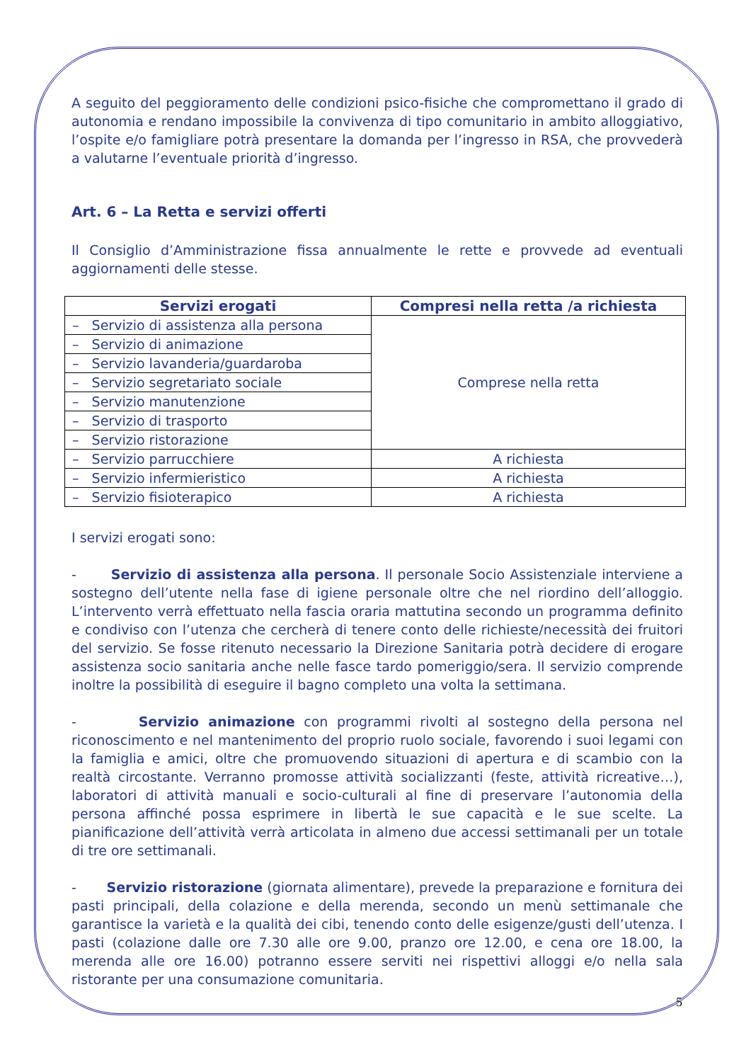A seguito del peggioramento delle condizioni psico-fisiche che compromettano il grado di autonomia e rendano impossibile la convivenza di tipo comunitario in ambito alloggiativo, l’ospite e/o famigliare potrà presentare la domanda per l’ingresso in RSA, che provvederà a valutarne l’eventuale priorità d’ingresso.
Art. 6 – La Retta e servizi offerti
Il Consiglio d’Amministrazione fissa annualmente le rette e provvede ad eventuali aggiornamenti delle stesse.
| Servizi erogati | Compresi nella retta /a richiesta |
| --- | --- |
| – Servizio di assistenza alla persona | Comprese nella retta |
| – Servizio di animazione | |
| – Servizio lavanderia/guardaroba | |
| – Servizio segretariato sociale | |
| – Servizio manutenzione | |
| – Servizio di trasporto | |
| – Servizio ristorazione | |
| – Servizio parrucchiere | A richiesta |
| – Servizio infermieristico | A richiesta |
| – Servizio fisioterapico | A richiesta |
I servizi erogati sono:
- Servizio di assistenza alla persona. Il personale Socio Assistenziale interviene a sostegno dell’utente nella fase di igiene personale oltre che nel riordino dell’alloggio. L’intervento verrà effettuato nella fascia oraria mattutina secondo un programma definito e condiviso con l’utenza che cercherà di tenere conto delle richieste/necessità dei fruitori del servizio. Se fosse ritenuto necessario la Direzione Sanitaria potrà decidere di erogare assistenza socio sanitaria anche nelle fasce tardo pomeriggio/sera. Il servizio comprende inoltre la possibilità di eseguire il bagno completo una volta la settimana.
- Servizio animazione con programmi rivolti al sostegno della persona nel riconoscimento e nel mantenimento del proprio ruolo sociale, favorendo i suoi legami con la famiglia e amici, oltre che promuovendo situazioni di apertura e di scambio con la realtà circostante. Verranno promosse attività socializzanti (feste, attività ricreative…), laboratori di attività manuali e socio-culturali al fine di preservare l’autonomia della persona affinché possa esprimere in libertà le sue capacità e le sue scelte. La pianificazione dell’attività verrà articolata in almeno due accessi settimanali per un totale di tre ore settimanali.
- Servizio ristorazione (giornata alimentare), prevede la preparazione e fornitura dei pasti principali, della colazione e della merenda, secondo un menù settimanale che garantisce la varietà e la qualità dei cibi, tenendo conto delle esigenze/gusti dell’utenza. I pasti (colazione dalle ore 7.30 alle ore 9.00, pranzo ore 12.00, e cena ore 18.00, la merenda alle ore 16.00) potranno essere serviti nei rispettivi alloggi e/o nella sala ristorante per una consumazione comunitaria.
5